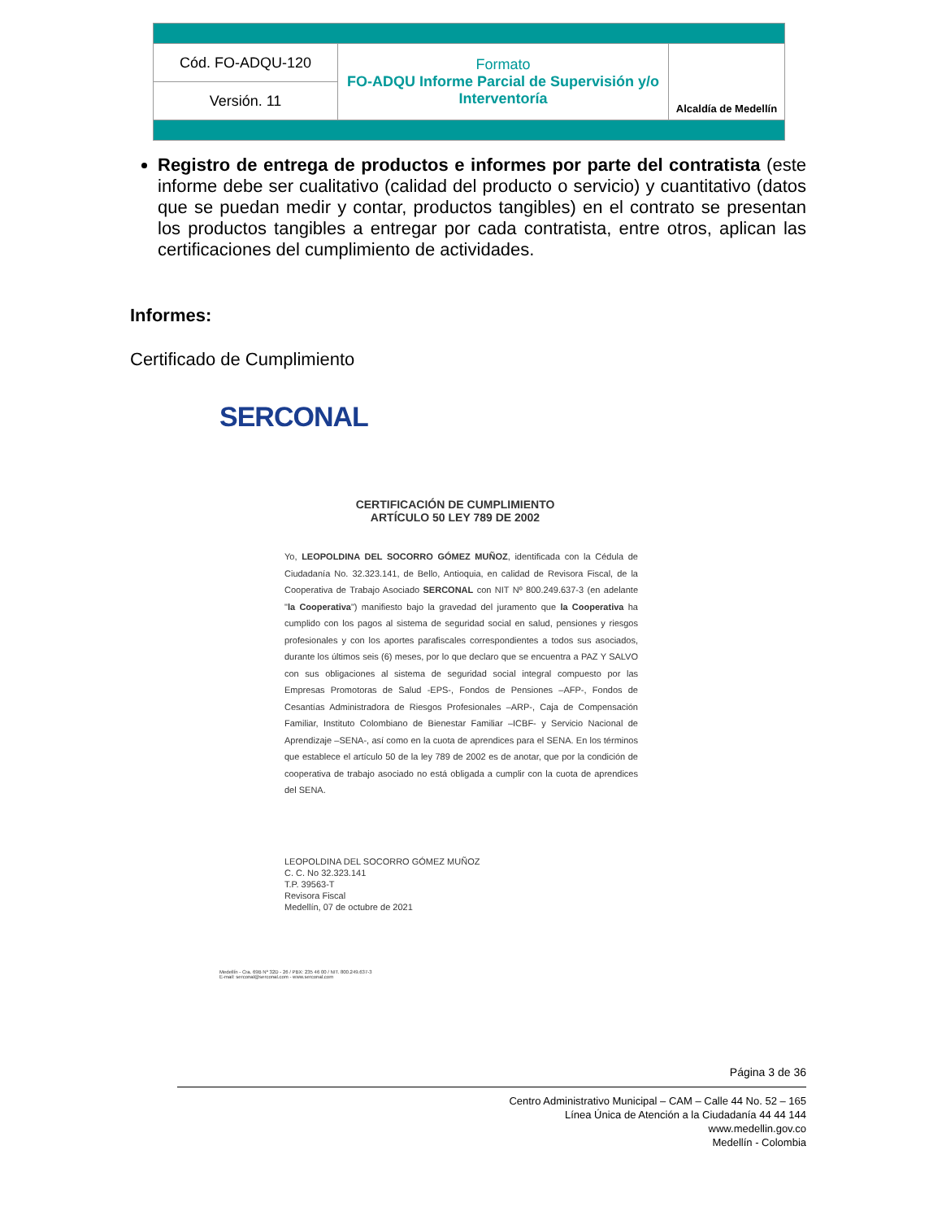| Cód. FO-ADQU-120 | Formato FO-ADQU Informe Parcial de Supervisión y/o Interventoría | Alcaldía de Medellín |
| Versión. 11 | | |
Registro de entrega de productos e informes por parte del contratista (este informe debe ser cualitativo (calidad del producto o servicio) y cuantitativo (datos que se puedan medir y contar, productos tangibles) en el contrato se presentan los productos tangibles a entregar por cada contratista, entre otros, aplican las certificaciones del cumplimiento de actividades.
Informes:
Certificado de Cumplimiento
SERCONAL
CERTIFICACIÓN DE CUMPLIMIENTO
ARTÍCULO 50 LEY 789 DE 2002
Yo, LEOPOLDINA DEL SOCORRO GÓMEZ MUÑOZ, identificada con la Cédula de Ciudadanía No. 32.323.141, de Bello, Antioquia, en calidad de Revisora Fiscal, de la Cooperativa de Trabajo Asociado SERCONAL con NIT Nº 800.249.637-3 (en adelante "la Cooperativa") manifiesto bajo la gravedad del juramento que la Cooperativa ha cumplido con los pagos al sistema de seguridad social en salud, pensiones y riesgos profesionales y con los aportes parafiscales correspondientes a todos sus asociados, durante los últimos seis (6) meses, por lo que declaro que se encuentra a PAZ Y SALVO con sus obligaciones al sistema de seguridad social integral compuesto por las Empresas Promotoras de Salud -EPS-, Fondos de Pensiones –AFP-, Fondos de Cesantías Administradora de Riesgos Profesionales –ARP-, Caja de Compensación Familiar, Instituto Colombiano de Bienestar Familiar –ICBF- y Servicio Nacional de Aprendizaje –SENA-, así como en la cuota de aprendices para el SENA. En los términos que establece el artículo 50 de la ley 789 de 2002 es de anotar, que por la condición de cooperativa de trabajo asociado no está obligada a cumplir con la cuota de aprendices del SENA.
LEOPOLDINA DEL SOCORRO GÓMEZ MUÑOZ
C. C. No 32.323.141
T.P. 39563-T
Revisora Fiscal
Medellín, 07 de octubre de 2021
Medellín - Cra. 69B Nº 32D - 26 / PBX: 235 46 00 / NIT. 800.249.637-3
E-mail: serconal@serconal.com - www.serconal.com
Página 3 de 36
Centro Administrativo Municipal – CAM – Calle 44 No. 52 – 165
Línea Única de Atención a la Ciudadanía 44 44 144
www.medellin.gov.co
Medellín - Colombia